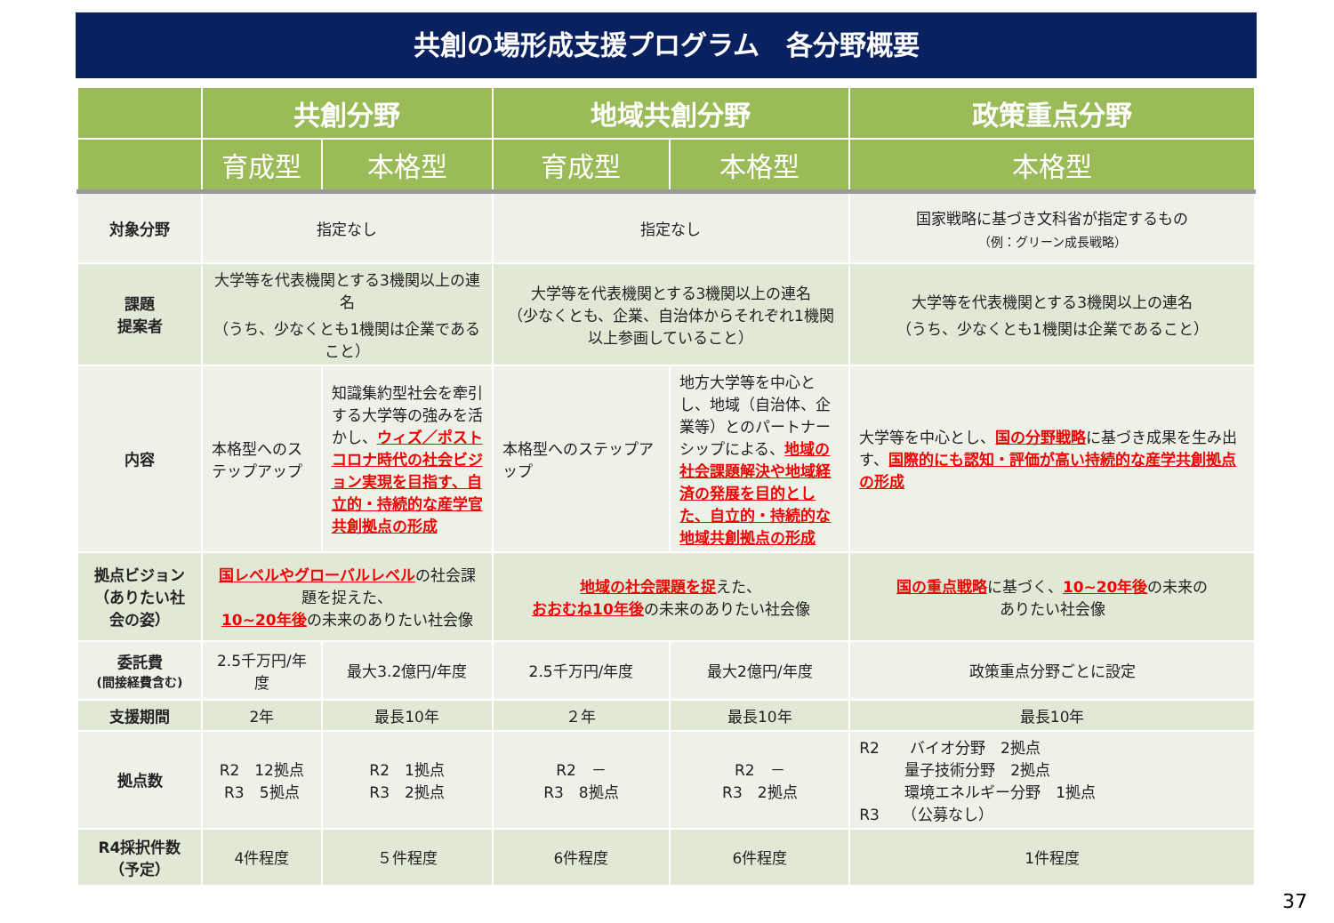共創の場形成支援プログラム　各分野概要
| | 共創分野 | | 地域共創分野 | | 政策重点分野 |
| --- | --- | --- | --- | --- | --- |
| | 育成型 | 本格型 | 育成型 | 本格型 | 本格型 |
| 対象分野 | 指定なし | | 指定なし | | 国家戦略に基づき文科省が指定するもの （例：グリーン成長戦略） |
| 課題 提案者 | 大学等を代表機関とする3機関以上の連名 （うち、少なくとも1機関は企業であること） | | 大学等を代表機関とする3機関以上の連名 （少なくとも、企業、自治体からそれぞれ1機関以上参画していること） | | 大学等を代表機関とする3機関以上の連名 （うち、少なくとも1機関は企業であること） |
| 内容 | 本格型へのステップアップ | 知識集約型社会を牽引する大学等の強みを活かし、 ウィズ／ポストコロナ時代の社会ビジョン実現を目指す、自立的・持続的な産学官共創拠点の形成 | 本格型へのステップアップ | 地方大学等を中心とし、地域（自治体、企業等）とのパートナーシップによる、 地域の社会課題解決や地域経済の発展を目的とした、自立的・持続的な地域共創拠点の形成 | 大学等を中心とし、 国の分野戦略 に基づき成果を生み出す、 国際的にも認知・評価が高い持続的な産学共創拠点の形成 |
| 拠点ビジョン（ありたい社会の姿） | 国レベルやグローバルレベル の社会課題を捉えた、 10~20年後 の未来のありたい社会像 | | 地域の社会課題を捉 えた、 おおむね10年後 の未来のありたい社会像 | | 国の重点戦略 に基づく、 10~20年後 の未来の ありたい社会像 |
| 委託費 (間接経費含む) | 2.5千万円/年度 | 最大3.2億円/年度 | 2.5千万円/年度 | 最大2億円/年度 | 政策重点分野ごとに設定 |
| 支援期間 | 2年 | 最長10年 | ２年 | 最長10年 | 最長10年 |
| 拠点数 | R2 12拠点 R3 5拠点 | R2 1拠点 R3 2拠点 | R2 － R3 8拠点 | R2 － R3 2拠点 | R2 バイオ分野 2拠点 量子技術分野 2拠点 環境エネルギー分野 1拠点 R3 （公募なし） |
| R4採択件数 （予定） | 4件程度 | ５件程度 | 6件程度 | 6件程度 | 1件程度 |
37